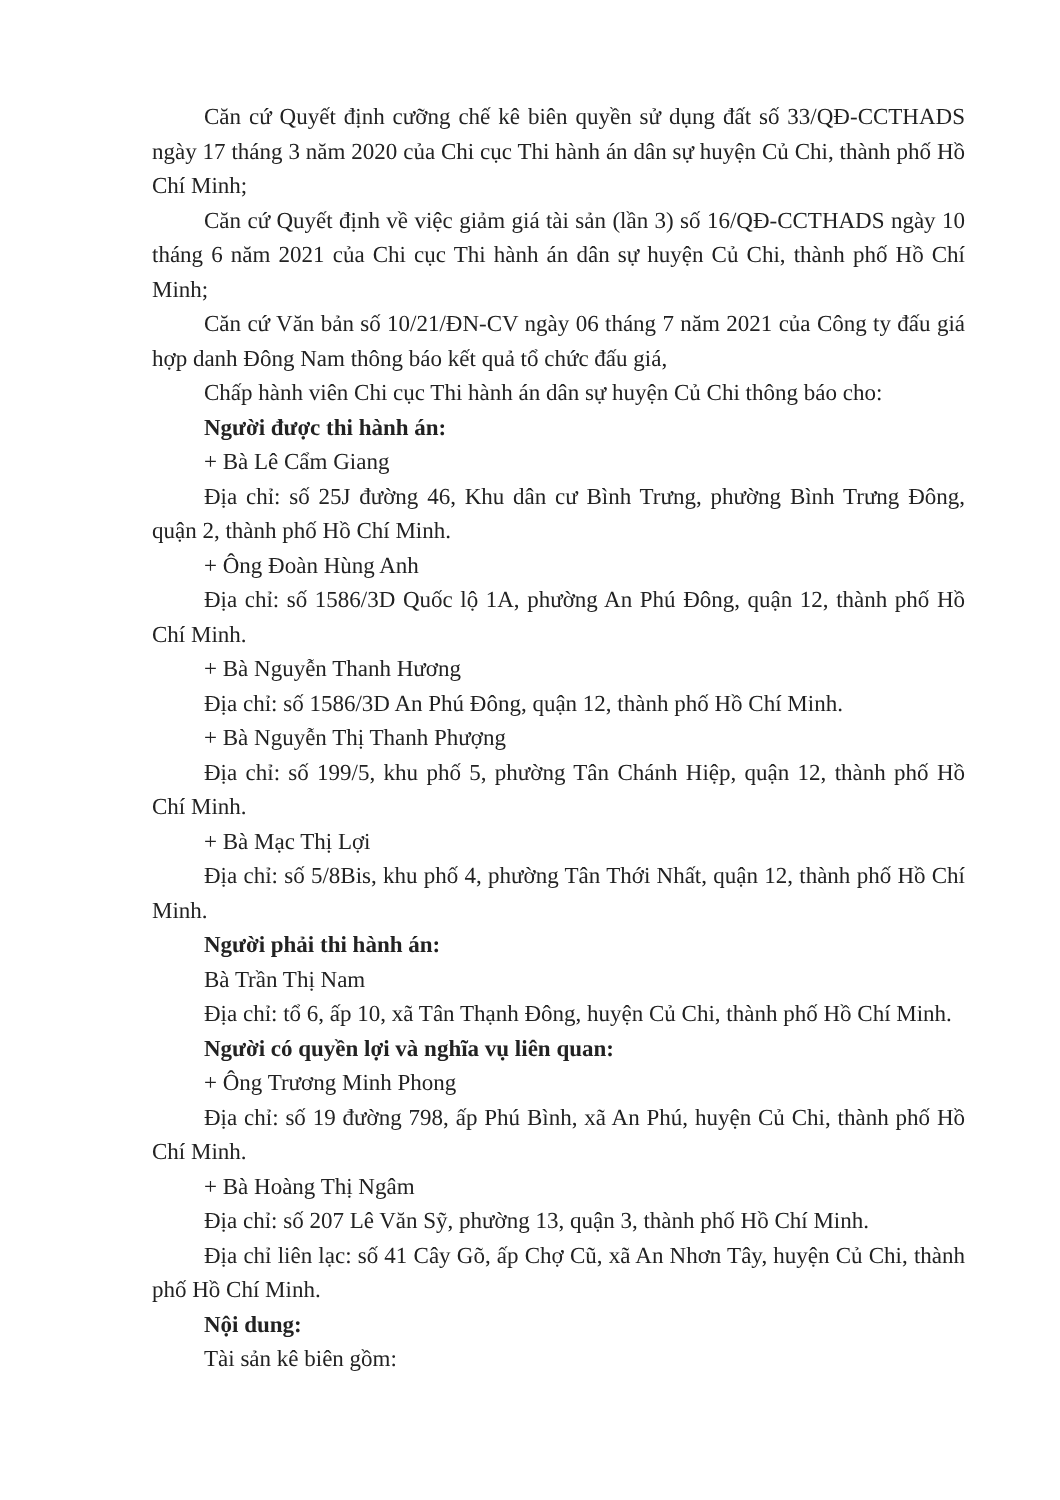Căn cứ Quyết định cưỡng chế kê biên quyền sử dụng đất số 33/QĐ-CCTHADS ngày 17 tháng 3 năm 2020 của Chi cục Thi hành án dân sự huyện Củ Chi, thành phố Hồ Chí Minh;
Căn cứ Quyết định về việc giảm giá tài sản (lần 3) số 16/QĐ-CCTHADS ngày 10 tháng 6 năm 2021 của Chi cục Thi hành án dân sự huyện Củ Chi, thành phố Hồ Chí Minh;
Căn cứ Văn bản số 10/21/ĐN-CV ngày 06 tháng 7 năm 2021 của Công ty đấu giá hợp danh Đông Nam thông báo kết quả tổ chức đấu giá,
Chấp hành viên Chi cục Thi hành án dân sự huyện Củ Chi thông báo cho:
Người được thi hành án:
+ Bà Lê Cẩm Giang
Địa chỉ: số 25J đường 46, Khu dân cư Bình Trưng, phường Bình Trưng Đông, quận 2, thành phố Hồ Chí Minh.
+ Ông Đoàn Hùng Anh
Địa chỉ: số 1586/3D Quốc lộ 1A, phường An Phú Đông, quận 12, thành phố Hồ Chí Minh.
+ Bà Nguyễn Thanh Hương
Địa chỉ: số 1586/3D An Phú Đông, quận 12, thành phố Hồ Chí Minh.
+ Bà Nguyễn Thị Thanh Phượng
Địa chỉ: số 199/5, khu phố 5, phường Tân Chánh Hiệp, quận 12, thành phố Hồ Chí Minh.
+ Bà Mạc Thị Lợi
Địa chỉ: số 5/8Bis, khu phố 4, phường Tân Thới Nhất, quận 12, thành phố Hồ Chí Minh.
Người phải thi hành án:
Bà Trần Thị Nam
Địa chỉ: tổ 6, ấp 10, xã Tân Thạnh Đông, huyện Củ Chi, thành phố Hồ Chí Minh.
Người có quyền lợi và nghĩa vụ liên quan:
+ Ông Trương Minh Phong
Địa chỉ: số 19 đường 798, ấp Phú Bình, xã An Phú, huyện Củ Chi, thành phố Hồ Chí Minh.
+ Bà Hoàng Thị Ngâm
Địa chỉ: số 207 Lê Văn Sỹ, phường 13, quận 3, thành phố Hồ Chí Minh.
Địa chỉ liên lạc: số 41 Cây Gõ, ấp Chợ Cũ, xã An Nhơn Tây, huyện Củ Chi, thành phố Hồ Chí Minh.
Nội dung:
Tài sản kê biên gồm: